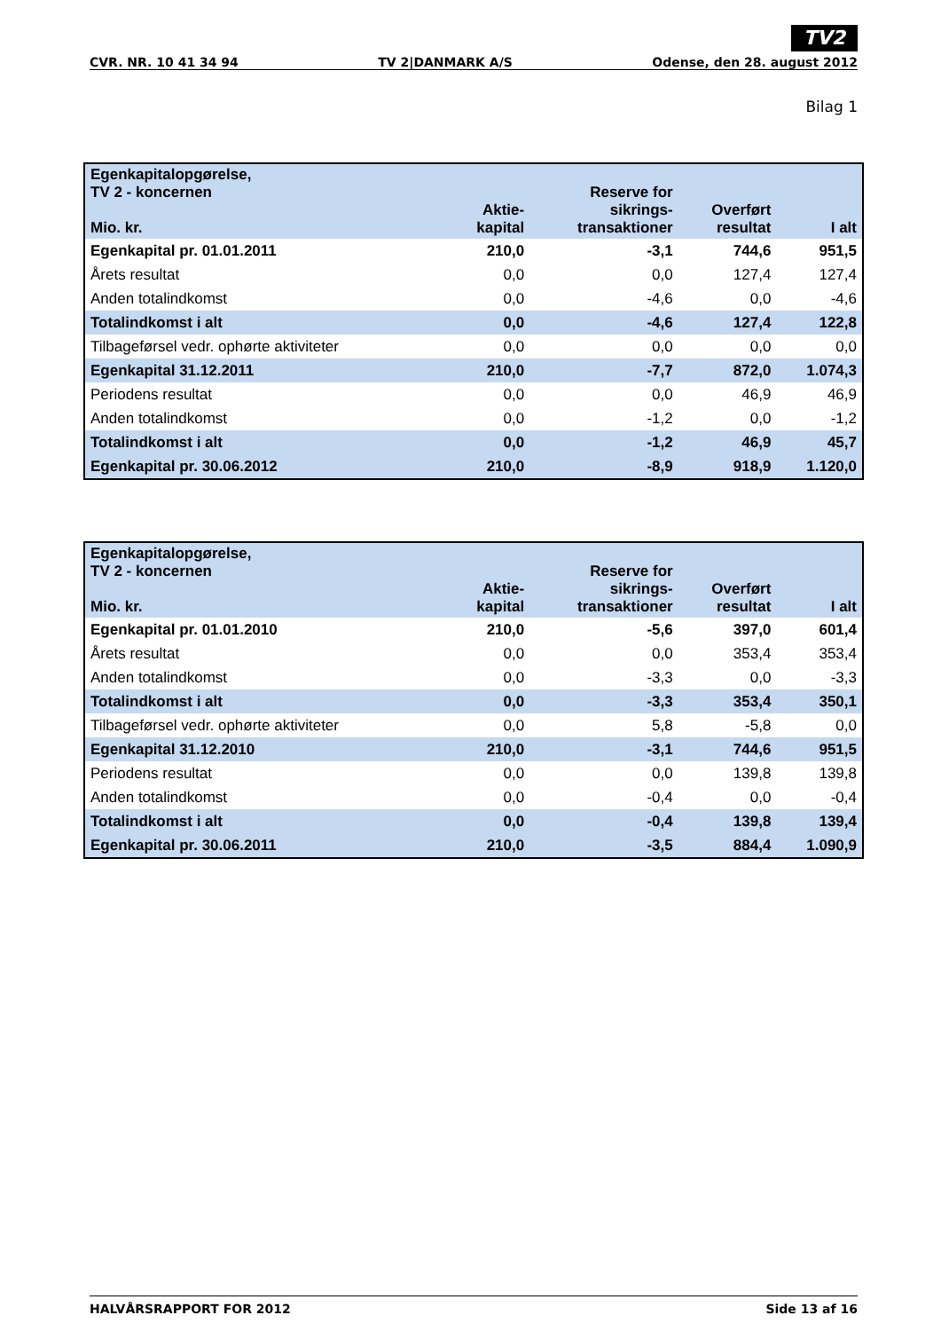TV2
CVR. NR. 10 41 34 94 TV 2|DANMARK A/S Odense, den 28. august 2012
Bilag 1
| Egenkapitalopgørelse, TV 2 - koncernen Mio. kr. | Aktie- kapital | Reserve for sikrings- transaktioner | Overført resultat | I alt |
| --- | --- | --- | --- | --- |
| Egenkapital pr. 01.01.2011 | 210,0 | -3,1 | 744,6 | 951,5 |
| Årets resultat | 0,0 | 0,0 | 127,4 | 127,4 |
| Anden totalindkomst | 0,0 | -4,6 | 0,0 | -4,6 |
| Totalindkomst i alt | 0,0 | -4,6 | 127,4 | 122,8 |
| Tilbageførsel vedr. ophørte aktiviteter | 0,0 | 0,0 | 0,0 | 0,0 |
| Egenkapital 31.12.2011 | 210,0 | -7,7 | 872,0 | 1.074,3 |
| Periodens resultat | 0,0 | 0,0 | 46,9 | 46,9 |
| Anden totalindkomst | 0,0 | -1,2 | 0,0 | -1,2 |
| Totalindkomst i alt | 0,0 | -1,2 | 46,9 | 45,7 |
| Egenkapital pr. 30.06.2012 | 210,0 | -8,9 | 918,9 | 1.120,0 |
| Egenkapitalopgørelse, TV 2 - koncernen Mio. kr. | Aktie- kapital | Reserve for sikrings- transaktioner | Overført resultat | I alt |
| --- | --- | --- | --- | --- |
| Egenkapital pr. 01.01.2010 | 210,0 | -5,6 | 397,0 | 601,4 |
| Årets resultat | 0,0 | 0,0 | 353,4 | 353,4 |
| Anden totalindkomst | 0,0 | -3,3 | 0,0 | -3,3 |
| Totalindkomst i alt | 0,0 | -3,3 | 353,4 | 350,1 |
| Tilbageførsel vedr. ophørte aktiviteter | 0,0 | 5,8 | -5,8 | 0,0 |
| Egenkapital 31.12.2010 | 210,0 | -3,1 | 744,6 | 951,5 |
| Periodens resultat | 0,0 | 0,0 | 139,8 | 139,8 |
| Anden totalindkomst | 0,0 | -0,4 | 0,0 | -0,4 |
| Totalindkomst i alt | 0,0 | -0,4 | 139,8 | 139,4 |
| Egenkapital pr. 30.06.2011 | 210,0 | -3,5 | 884,4 | 1.090,9 |
HALVÅRSRAPPORT FOR 2012 Side 13 af 16